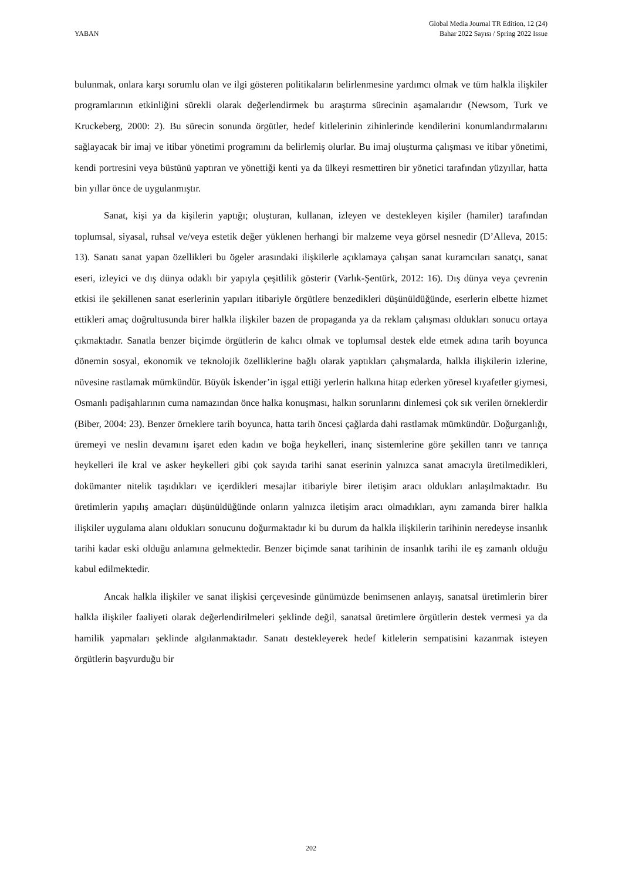YABAN
Global Media Journal TR Edition, 12 (24)
Bahar 2022 Sayısı / Spring 2022 Issue
bulunmak, onlara karşı sorumlu olan ve ilgi gösteren politikaların belirlenmesine yardımcı olmak ve tüm halkla ilişkiler programlarının etkinliğini sürekli olarak değerlendirmek bu araştırma sürecinin aşamalarıdır (Newsom, Turk ve Kruckeberg, 2000: 2). Bu sürecin sonunda örgütler, hedef kitlelerinin zihinlerinde kendilerini konumlandırmalarını sağlayacak bir imaj ve itibar yönetimi programını da belirlemiş olurlar. Bu imaj oluşturma çalışması ve itibar yönetimi, kendi portresini veya büstünü yaptıran ve yönettiği kenti ya da ülkeyi resmettiren bir yönetici tarafından yüzyıllar, hatta bin yıllar önce de uygulanmıştır.
Sanat, kişi ya da kişilerin yaptığı; oluşturan, kullanan, izleyen ve destekleyen kişiler (hamiler) tarafından toplumsal, siyasal, ruhsal ve/veya estetik değer yüklenen herhangi bir malzeme veya görsel nesnedir (D’Alleva, 2015: 13). Sanatı sanat yapan özellikleri bu ögeler arasındaki ilişkilerle açıklamaya çalışan sanat kuramcıları sanatçı, sanat eseri, izleyici ve dış dünya odaklı bir yapıyla çeşitlilik gösterir (Varlık-Şentürk, 2012: 16). Dış dünya veya çevrenin etkisi ile şekillenen sanat eserlerinin yapıları itibariyle örgütlere benzedikleri düşünüldüğünde, eserlerin elbette hizmet ettikleri amaç doğrultusunda birer halkla ilişkiler bazen de propaganda ya da reklam çalışması oldukları sonucu ortaya çıkmaktadır. Sanatla benzer biçimde örgütlerin de kalıcı olmak ve toplumsal destek elde etmek adına tarih boyunca dönemin sosyal, ekonomik ve teknolojik özelliklerine bağlı olarak yaptıkları çalışmalarda, halkla ilişkilerin izlerine, nüvesine rastlamak mümkündür. Büyük İskender’in işgal ettiği yerlerin halkına hitap ederken yöresel kıyafetler giymesi, Osmanlı padişahlarının cuma namazından önce halka konuşması, halkın sorunlarını dinlemesi çok sık verilen örneklerdir (Biber, 2004: 23). Benzer örneklere tarih boyunca, hatta tarih öncesi çağlarda dahi rastlamak mümkündür. Doğurganlığı, üremeyi ve neslin devamını işaret eden kadın ve boğa heykelleri, inanç sistemlerine göre şekillen tanrı ve tanrıça heykelleri ile kral ve asker heykelleri gibi çok sayıda tarihi sanat eserinin yalnızca sanat amacıyla üretilmedikleri, dokümanter nitelik taşıdıkları ve içerdikleri mesajlar itibariyle birer iletişim aracı oldukları anlaşılmaktadır. Bu üretimlerin yapılış amaçları düşünüldüğünde onların yalnızca iletişim aracı olmadıkları, aynı zamanda birer halkla ilişkiler uygulama alanı oldukları sonucunu doğurmaktadır ki bu durum da halkla ilişkilerin tarihinin neredeyse insanlık tarihi kadar eski olduğu anlamına gelmektedir. Benzer biçimde sanat tarihinin de insanlık tarihi ile eş zamanlı olduğu kabul edilmektedir.
Ancak halkla ilişkiler ve sanat ilişkisi çerçevesinde günümüzde benimsenen anlayış, sanatsal üretimlerin birer halkla ilişkiler faaliyeti olarak değerlendirilmeleri şeklinde değil, sanatsal üretimlere örgütlerin destek vermesi ya da hamilik yapmaları şeklinde algılanmaktadır. Sanatı destekleyerek hedef kitlelerin sempatisini kazanmak isteyen örgütlerin başvurduğu bir
202